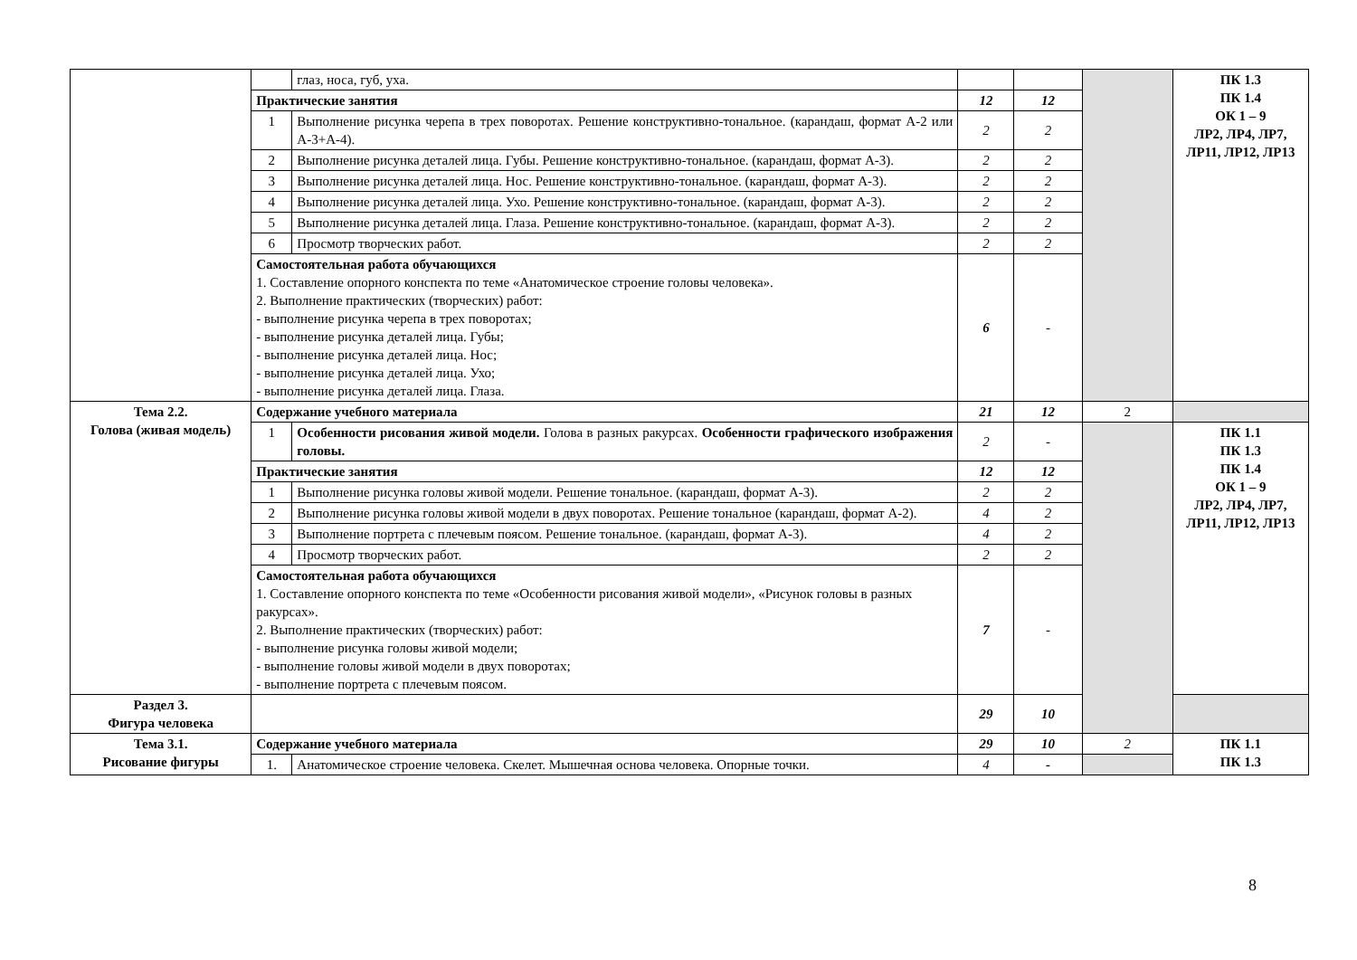| | | глаз, носа, губ, уха. | | | | ПК 1.3 ПК 1.4 ОК 1 – 9 ЛР2, ЛР4, ЛР7, ЛР11, ЛР12, ЛР13 |
| | Практические занятия | | 12 | 12 | | |
| | 1 | Выполнение рисунка черепа в трех поворотах. Решение конструктивно-тональное. (карандаш, формат А-2 или А-3+А-4). | 2 | 2 | | |
| | 2 | Выполнение рисунка деталей лица. Губы. Решение конструктивно-тональное. (карандаш, формат А-3). | 2 | 2 | | |
| | 3 | Выполнение рисунка деталей лица. Нос. Решение конструктивно-тональное. (карандаш, формат А-3). | 2 | 2 | | |
| | 4 | Выполнение рисунка деталей лица. Ухо. Решение конструктивно-тональное. (карандаш, формат А-3). | 2 | 2 | | |
| | 5 | Выполнение рисунка деталей лица. Глаза. Решение конструктивно-тональное. (карандаш, формат А-3). | 2 | 2 | | |
| | 6 | Просмотр творческих работ. | 2 | 2 | | |
| | Самостоятельная работа обучающихся 1. Составление опорного конспекта по теме «Анатомическое строение головы человека». 2. Выполнение практических (творческих) работ: - выполнение рисунка черепа в трех поворотах; - выполнение рисунка деталей лица. Губы; - выполнение рисунка деталей лица. Нос; - выполнение рисунка деталей лица. Ухо; - выполнение рисунка деталей лица. Глаза. | | 6 | - | | |
| Тема 2.2. Голова (живая модель) | Содержание учебного материала | | 21 | 12 | 2 | |
| | 1 | Особенности рисования живой модели. Голова в разных ракурсах. Особенности графического изображения головы. | 2 | - | | ПК 1.1 ПК 1.3 ПК 1.4 ОК 1 – 9 ЛР2, ЛР4, ЛР7, ЛР11, ЛР12, ЛР13 |
| | Практические занятия | | 12 | 12 | | |
| | 1 | Выполнение рисунка головы живой модели. Решение тональное. (карандаш, формат А-3). | 2 | 2 | | |
| | 2 | Выполнение рисунка головы живой модели в двух поворотах. Решение тональное (карандаш, формат А-2). | 4 | 2 | | |
| | 3 | Выполнение портрета с плечевым поясом. Решение тональное. (карандаш, формат А-3). | 4 | 2 | | |
| | 4 | Просмотр творческих работ. | 2 | 2 | | |
| | Самостоятельная работа обучающихся 1. Составление опорного конспекта по теме «Особенности рисования живой модели», «Рисунок головы в разных ракурсах». 2. Выполнение практических (творческих) работ: - выполнение рисунка головы живой модели; - выполнение головы живой модели в двух поворотах; - выполнение портрета с плечевым поясом. | | 7 | - | | |
| Раздел 3. Фигура человека | | | 29 | 10 | | |
| Тема 3.1. Рисование фигуры | Содержание учебного материала | | 29 | 10 | 2 | ПК 1.1 ПК 1.3 |
| | 1. | Анатомическое строение человека. Скелет. Мышечная основа человека. Опорные точки. | 4 | - | | |
8